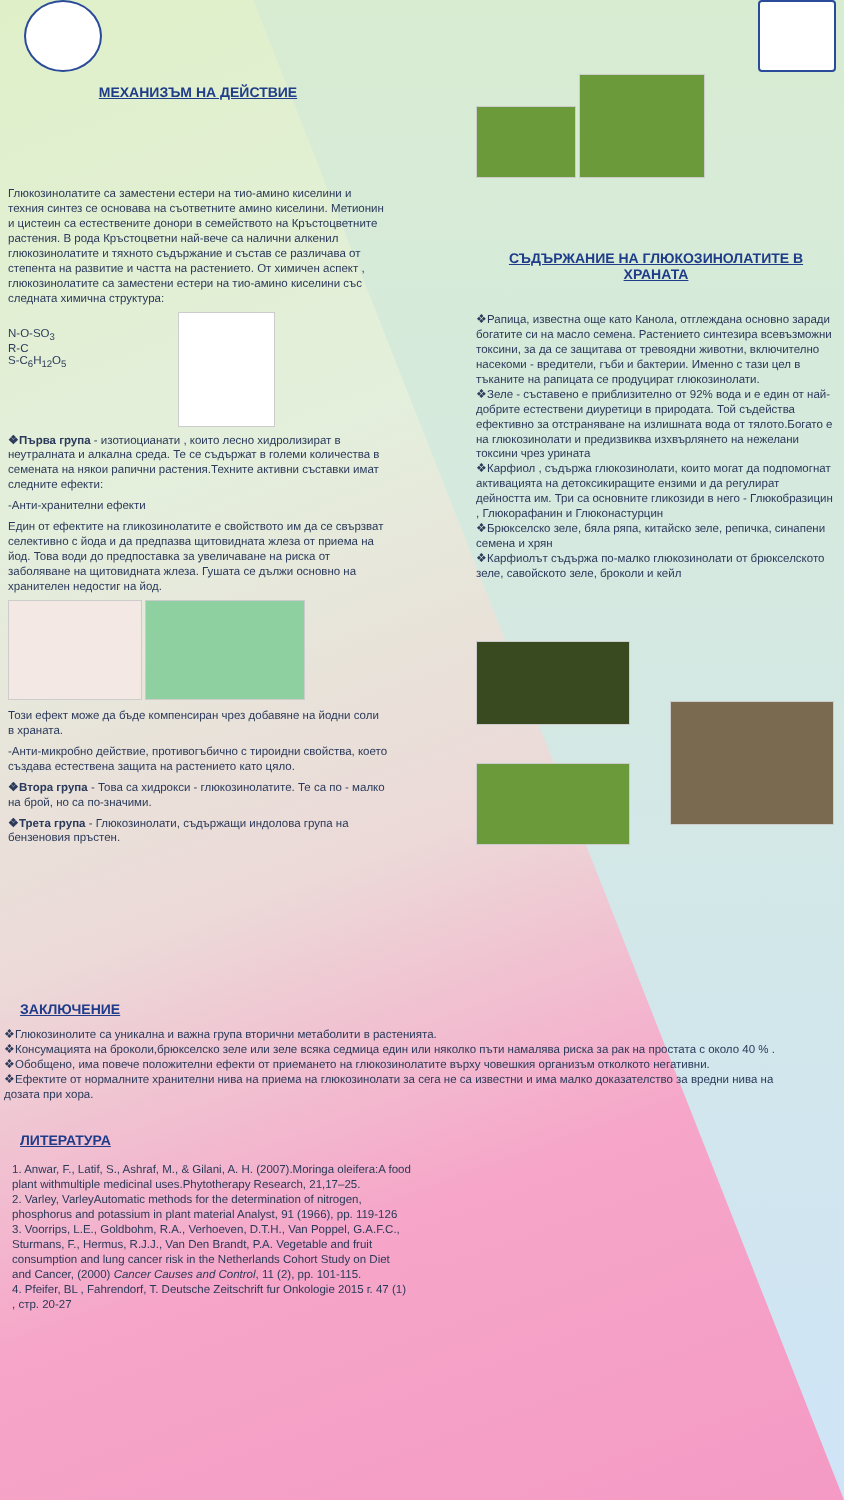МЕХАНИЗЪМ НА ДЕЙСТВИЕ
Глюкозинолатите са заместени естери на тио-амино киселини и техния синтез се основава на съответните амино киселини. Метионин и цистеин са естествените донори в семейството на Кръстоцветните растения. В рода Кръстоцветни най-вече са налични алкенил глюкозинолатите и тяхното съдържание и състав се различава от степента на развитие и частта на растението. От химичен аспект , глюкозинолатите са заместени естери на тио-амино киселини със следната химична структура:
N-O-SO<sub>3</sub>
R-C
S-C<sub>6</sub>H<sub>12</sub>O<sub>5</sub>
❖Първа група - изотиоцианати , които лесно хидролизират в неутралната и алкална среда. Те се съдържат в големи количества в семената на някои рапични растения.Техните активни съставки имат следните ефекти:
-Анти-хранителни ефекти
Един от ефектите на гликозинолатите е свойството им да се свързват селективно с йода и да предпазва щитовидната жлеза от приема на йод. Това води до предпоставка за увеличаване на риска от заболяване на щитовидната жлеза. Гушата се дължи основно на хранителен недостиг на йод.
Този ефект може да бъде компенсиран чрез добавяне на йодни соли в храната.
-Анти-микробно действие, противогъбично с тироидни свойства, което създава естествена защита на растението като цяло.
❖Втора група - Това са хидрокси - глюкозинолатите. Те са по - малко на брой, но са по-значими.
❖Трета група - Глюкозинолати, съдържащи индолова група на бензеновия пръстен.
СЪДЪРЖАНИЕ НА ГЛЮКОЗИНОЛАТИТЕ В ХРАНАТА
❖Рапица, известна още като Канола, отглеждана основно заради богатите си на масло семена. Растението синтезира всевъзможни токсини, за да се защитава от тревоядни животни, включително насекоми - вредители, гъби и бактерии. Именно с тази цел в тъканите на рапицата се продуцират глюкозинолати.
❖Зеле - съставено е приблизително от 92% вода и е един от най-добрите естествени диуретици в природата. Той съдейства ефективно за отстраняване на излишната вода от тялото.Богато е на глюкозинолати и предизвиква изхвърлянето на нежелани токсини чрез урината
❖Карфиол , съдържа глюкозинолати, които могат да подпомогнат активацията на детоксикиращите ензими и да регулират дейността им. Три са основните гликозиди в него - Глюкобразицин , Глюкорафанин и Глюконастурцин
❖Брюкселско зеле, бяла ряпа, китайско зеле, репичка, синапени семена и хрян
❖Карфиолът съдържа по-малко глюкозинолати от брюкселското зеле, савойското зеле, броколи и кейл
ЗАКЛЮЧЕНИЕ
❖Глюкозинолите са уникална и важна група вторични метаболити в растенията.
❖Консумацията на броколи,брюкселско зеле или зеле всяка седмица един или няколко пъти намалява риска за рак на простата с около 40 % .
❖Обобщено, има повече положителни ефекти от приемането на глюкозинолатите върху човешкия организъм отколкото негативни.
❖Ефектите от нормалните хранителни нива на приема на глюкозинолати за сега не са известни и има малко доказателство за вредни нива на дозата при хора.
ЛИТЕРАТУРА
1. Anwar, F., Latif, S., Ashraf, M., & Gilani, A. H. (2007).Moringa oleifera:A food plant withmultiple medicinal uses.Phytotherapy Research, 21,17–25.
2. Varley, VarleyAutomatic methods for the determination of nitrogen, phosphorus and potassium in plant material Analyst, 91 (1966), pp. 119-126
3. Voorrips, L.E., Goldbohm, R.A., Verhoeven, D.T.H., Van Poppel, G.A.F.C., Sturmans, F., Hermus, R.J.J., Van Den Brandt, P.A. Vegetable and fruit consumption and lung cancer risk in the Netherlands Cohort Study on Diet and Cancer, (2000) Cancer Causes and Control, 11 (2), pp. 101-115.
4. Pfeifer, BL , Fahrendorf, T. Deutsche Zeitschrift fur Onkologie 2015 г. 47 (1) , стр. 20-27